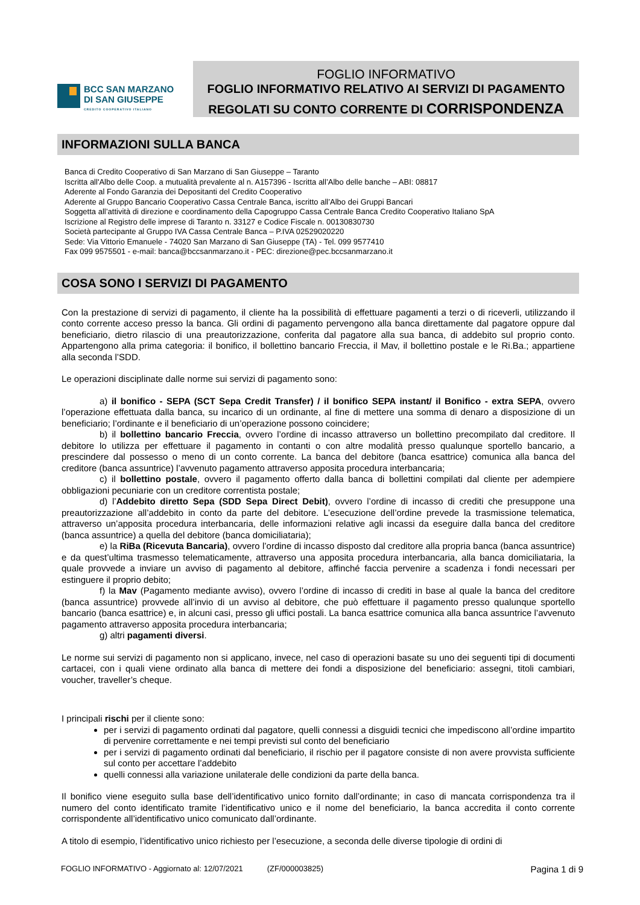BCC SAN MARZANO
DI SAN GIUSEPPE
CREDITO COOPERATIVO ITALIANO
FOGLIO INFORMATIVO
FOGLIO INFORMATIVO RELATIVO AI SERVIZI DI PAGAMENTO
REGOLATI SU CONTO CORRENTE DI CORRISPONDENZA
INFORMAZIONI SULLA BANCA
Banca di Credito Cooperativo di San Marzano di San Giuseppe – Taranto
Iscritta all'Albo delle Coop. a mutualità prevalente al n. A157396 - Iscritta all’Albo delle banche – ABI: 08817
Aderente al Fondo Garanzia dei Depositanti del Credito Cooperativo
Aderente al Gruppo Bancario Cooperativo Cassa Centrale Banca, iscritto all’Albo dei Gruppi Bancari
Soggetta all’attività di direzione e coordinamento della Capogruppo Cassa Centrale Banca Credito Cooperativo Italiano SpA
Iscrizione al Registro delle imprese di Taranto n. 33127 e Codice Fiscale n. 00130830730
Società partecipante al Gruppo IVA Cassa Centrale Banca – P.IVA 02529020220
Sede: Via Vittorio Emanuele - 74020 San Marzano di San Giuseppe (TA) - Tel. 099 9577410
Fax 099 9575501 - e-mail: banca@bccsanmarzano.it - PEC: direzione@pec.bccsanmarzano.it
COSA SONO I SERVIZI DI PAGAMENTO
Con la prestazione di servizi di pagamento, il cliente ha la possibilità di effettuare pagamenti a terzi o di riceverli, utilizzando il conto corrente acceso presso la banca. Gli ordini di pagamento pervengono alla banca direttamente dal pagatore oppure dal beneficiario, dietro rilascio di una preautorizzazione, conferita dal pagatore alla sua banca, di addebito sul proprio conto. Appartengono alla prima categoria: il bonifico, il bollettino bancario Freccia, il Mav, il bollettino postale e le Ri.Ba.; appartiene alla seconda l’SDD.
Le operazioni disciplinate dalle norme sui servizi di pagamento sono:
a) il bonifico - SEPA (SCT Sepa Credit Transfer) / il bonifico SEPA instant/ il Bonifico - extra SEPA, ovvero l’operazione effettuata dalla banca, su incarico di un ordinante, al fine di mettere una somma di denaro a disposizione di un beneficiario; l’ordinante e il beneficiario di un’operazione possono coincidere;
b) il bollettino bancario Freccia, ovvero l’ordine di incasso attraverso un bollettino precompilato dal creditore. Il debitore lo utilizza per effettuare il pagamento in contanti o con altre modalità presso qualunque sportello bancario, a prescindere dal possesso o meno di un conto corrente. La banca del debitore (banca esattrice) comunica alla banca del creditore (banca assuntrice) l’avvenuto pagamento attraverso apposita procedura interbancaria;
c) il bollettino postale, ovvero il pagamento offerto dalla banca di bollettini compilati dal cliente per adempiere obbligazioni pecuniarie con un creditore correntista postale;
d) l’Addebito diretto Sepa (SDD Sepa Direct Debit), ovvero l’ordine di incasso di crediti che presuppone una preautorizzazione all’addebito in conto da parte del debitore. L’esecuzione dell’ordine prevede la trasmissione telematica, attraverso un’apposita procedura interbancaria, delle informazioni relative agli incassi da eseguire dalla banca del creditore (banca assuntrice) a quella del debitore (banca domiciliataria);
e) la RiBa (Ricevuta Bancaria), ovvero l’ordine di incasso disposto dal creditore alla propria banca (banca assuntrice) e da quest’ultima trasmesso telematicamente, attraverso una apposita procedura interbancaria, alla banca domiciliataria, la quale provvede a inviare un avviso di pagamento al debitore, affinché faccia pervenire a scadenza i fondi necessari per estinguere il proprio debito;
f) la Mav (Pagamento mediante avviso), ovvero l’ordine di incasso di crediti in base al quale la banca del creditore (banca assuntrice) provvede all’invio di un avviso al debitore, che può effettuare il pagamento presso qualunque sportello bancario (banca esattrice) e, in alcuni casi, presso gli uffici postali. La banca esattrice comunica alla banca assuntrice l’avvenuto pagamento attraverso apposita procedura interbancaria;
g) altri pagamenti diversi.
Le norme sui servizi di pagamento non si applicano, invece, nel caso di operazioni basate su uno dei seguenti tipi di documenti cartacei, con i quali viene ordinato alla banca di mettere dei fondi a disposizione del beneficiario: assegni, titoli cambiari, voucher, traveller’s cheque.
I principali rischi per il cliente sono:
per i servizi di pagamento ordinati dal pagatore, quelli connessi a disguidi tecnici che impediscono all’ordine impartito di pervenire correttamente e nei tempi previsti sul conto del beneficiario
per i servizi di pagamento ordinati dal beneficiario, il rischio per il pagatore consiste di non avere provvista sufficiente sul conto per accettare l’addebito
quelli connessi alla variazione unilaterale delle condizioni da parte della banca.
Il bonifico viene eseguito sulla base dell’identificativo unico fornito dall’ordinante; in caso di mancata corrispondenza tra il numero del conto identificato tramite l’identificativo unico e il nome del beneficiario, la banca accredita il conto corrente corrispondente all’identificativo unico comunicato dall’ordinante.
A titolo di esempio, l’identificativo unico richiesto per l’esecuzione, a seconda delle diverse tipologie di ordini di
FOGLIO INFORMATIVO - Aggiornato al: 12/07/2021 (ZF/000003825) Pagina 1 di 9